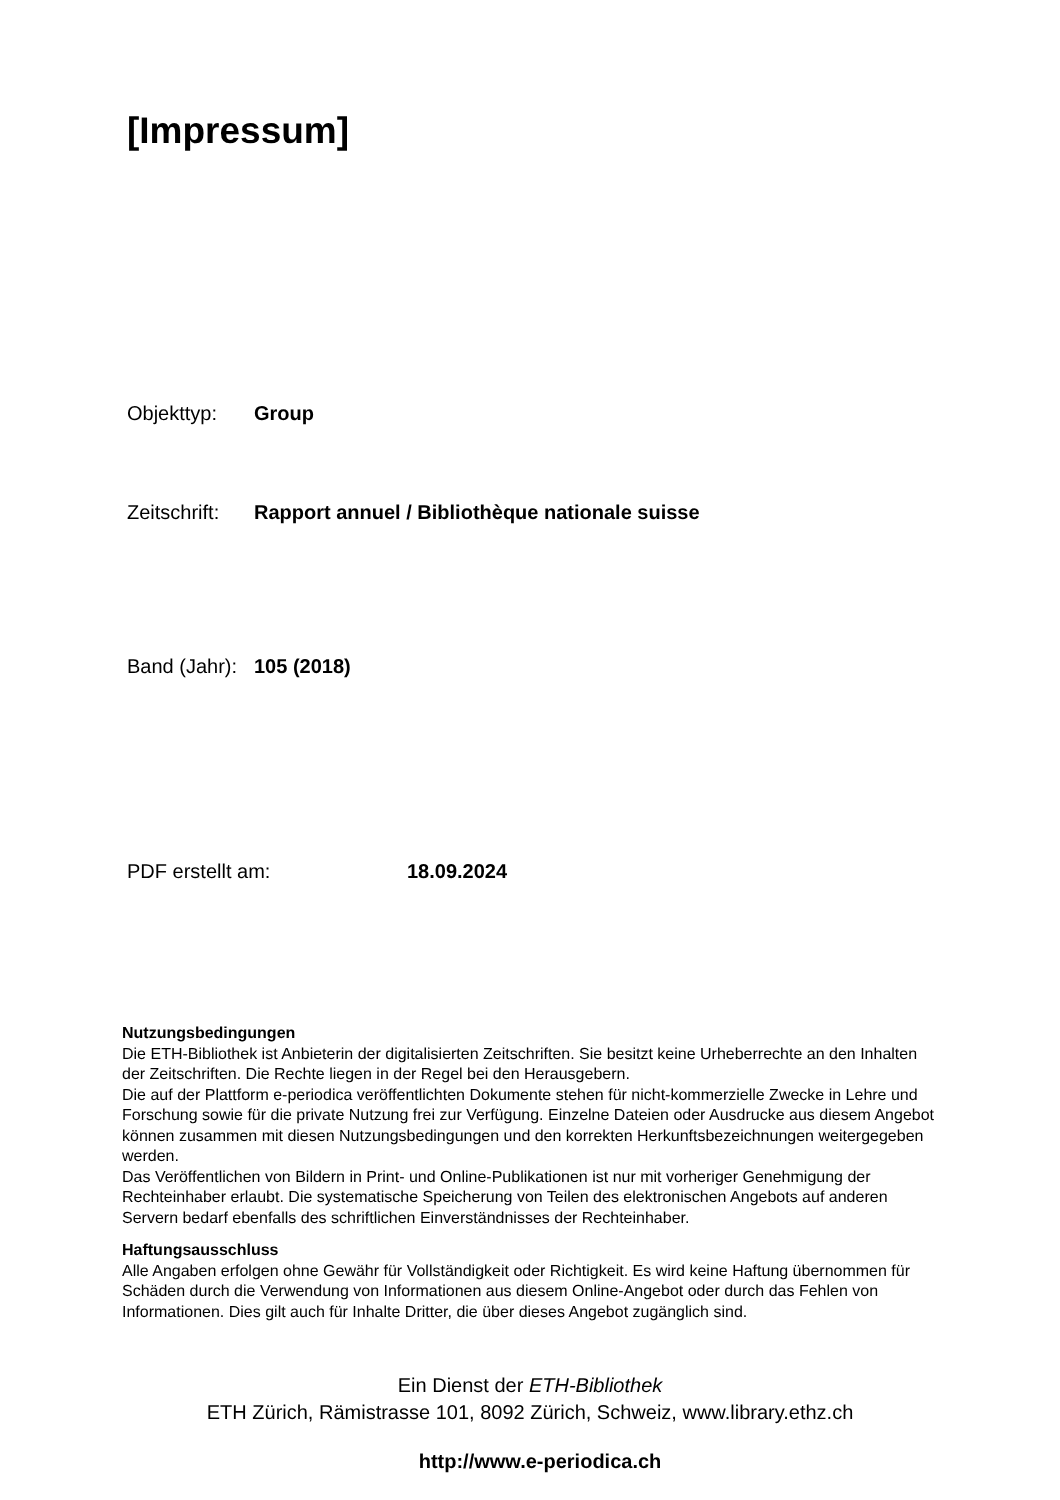[Impressum]
Objekttyp: Group
Zeitschrift: Rapport annuel / Bibliothèque nationale suisse
Band (Jahr): 105 (2018)
PDF erstellt am: 18.09.2024
Nutzungsbedingungen
Die ETH-Bibliothek ist Anbieterin der digitalisierten Zeitschriften. Sie besitzt keine Urheberrechte an den Inhalten der Zeitschriften. Die Rechte liegen in der Regel bei den Herausgebern.
Die auf der Plattform e-periodica veröffentlichten Dokumente stehen für nicht-kommerzielle Zwecke in Lehre und Forschung sowie für die private Nutzung frei zur Verfügung. Einzelne Dateien oder Ausdrucke aus diesem Angebot können zusammen mit diesen Nutzungsbedingungen und den korrekten Herkunftsbezeichnungen weitergegeben werden.
Das Veröffentlichen von Bildern in Print- und Online-Publikationen ist nur mit vorheriger Genehmigung der Rechteinhaber erlaubt. Die systematische Speicherung von Teilen des elektronischen Angebots auf anderen Servern bedarf ebenfalls des schriftlichen Einverständnisses der Rechteinhaber.
Haftungsausschluss
Alle Angaben erfolgen ohne Gewähr für Vollständigkeit oder Richtigkeit. Es wird keine Haftung übernommen für Schäden durch die Verwendung von Informationen aus diesem Online-Angebot oder durch das Fehlen von Informationen. Dies gilt auch für Inhalte Dritter, die über dieses Angebot zugänglich sind.
Ein Dienst der ETH-Bibliothek
ETH Zürich, Rämistrasse 101, 8092 Zürich, Schweiz, www.library.ethz.ch
http://www.e-periodica.ch